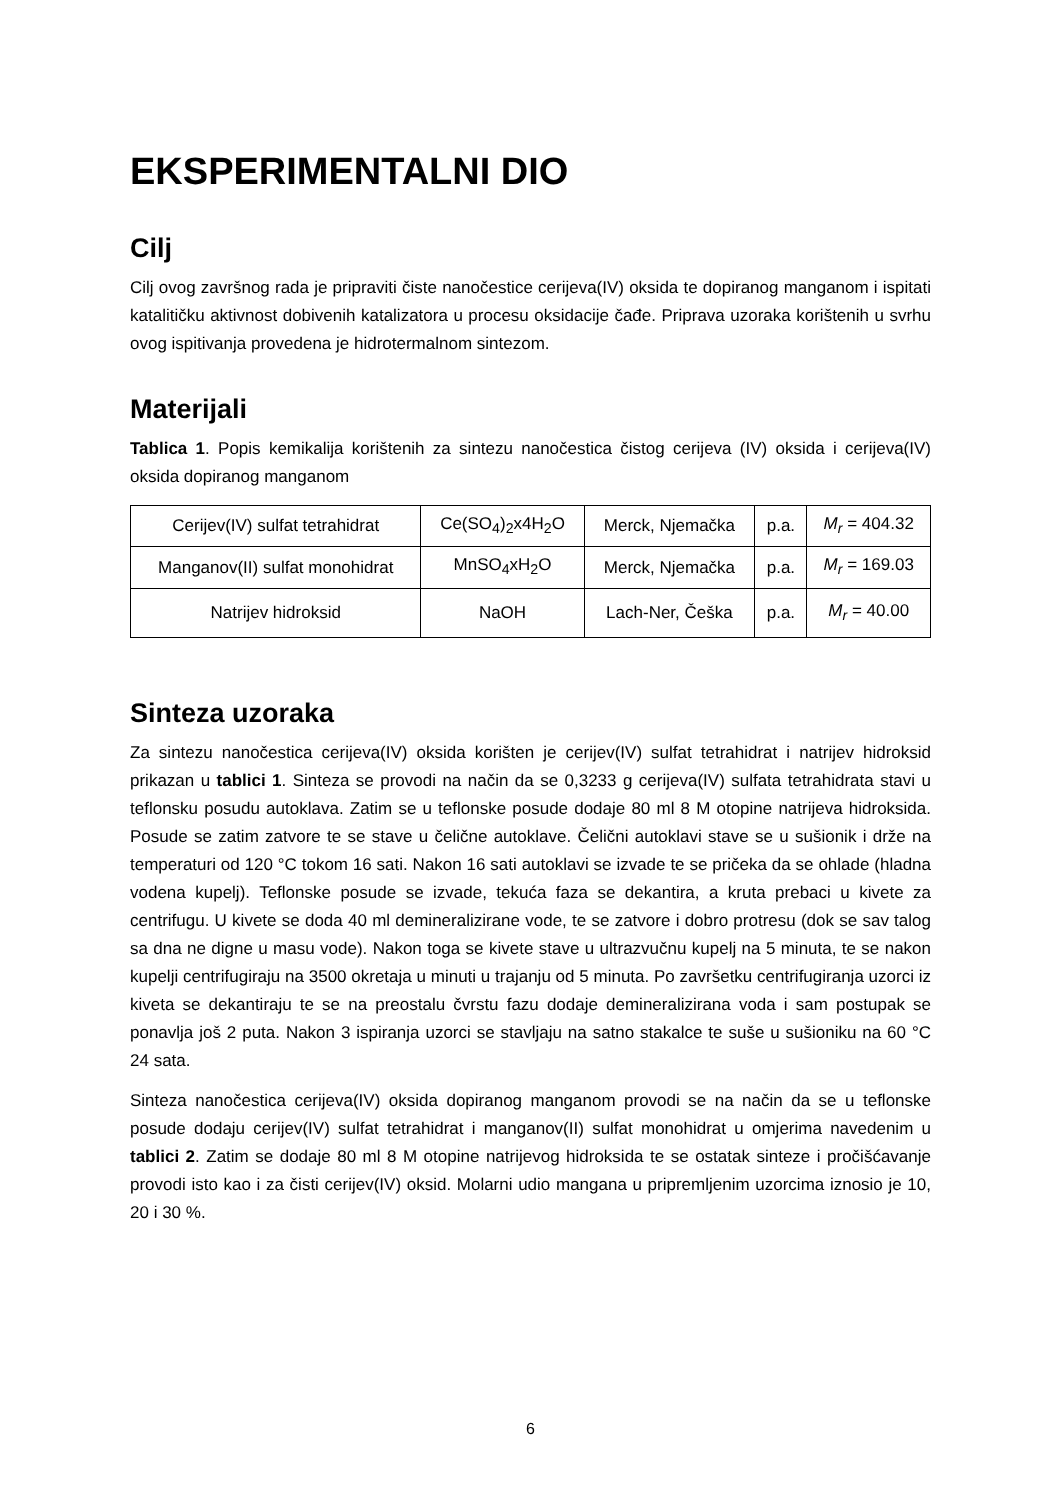EKSPERIMENTALNI DIO
Cilj
Cilj ovog završnog rada je pripraviti čiste nanočestice cerijeva(IV) oksida te dopiranog manganom i ispitati katalitičku aktivnost dobivenih katalizatora u procesu oksidacije čađe. Priprava uzoraka korištenih u svrhu ovog ispitivanja provedena je hidrotermalnom sintezom.
Materijali
Tablica 1. Popis kemikalija korištenih za sintezu nanočestica čistog cerijeva (IV) oksida i cerijeva(IV) oksida dopiranog manganom
| Cerijev(IV) sulfat tetrahidrat | Ce(SO<sub>4</sub>)<sub>2</sub>x4H<sub>2</sub>O | Merck, Njemačka | p.a. | M<sub>r</sub> = 404.32 |
| Manganov(II) sulfat monohidrat | MnSO<sub>4</sub>xH<sub>2</sub>O | Merck, Njemačka | p.a. | M<sub>r</sub> = 169.03 |
| Natrijev hidroksid | NaOH | Lach-Ner, Češka | p.a. | M<sub>r</sub> = 40.00 |
Sinteza uzoraka
Za sintezu nanočestica cerijeva(IV) oksida korišten je cerijev(IV) sulfat tetrahidrat i natrijev hidroksid prikazan u tablici 1. Sinteza se provodi na način da se 0,3233 g cerijeva(IV) sulfata tetrahidrata stavi u teflonsku posudu autoklava. Zatim se u teflonske posude dodaje 80 ml 8 M otopine natrijeva hidroksida. Posude se zatim zatvore te se stave u čelične autoklave. Čelični autoklavi stave se u sušionik i drže na temperaturi od 120 °C tokom 16 sati. Nakon 16 sati autoklavi se izvade te se pričeka da se ohlade (hladna vodena kupelj). Teflonske posude se izvade, tekuća faza se dekantira, a kruta prebaci u kivete za centrifugu. U kivete se doda 40 ml demineralizirane vode, te se zatvore i dobro protresu (dok se sav talog sa dna ne digne u masu vode). Nakon toga se kivete stave u ultrazvučnu kupelj na 5 minuta, te se nakon kupelji centrifugiraju na 3500 okretaja u minuti u trajanju od 5 minuta. Po završetku centrifugiranja uzorci iz kiveta se dekantiraju te se na preostalu čvrstu fazu dodaje demineralizirana voda i sam postupak se ponavlja još 2 puta. Nakon 3 ispiranja uzorci se stavljaju na satno stakalce te suše u sušioniku na 60 °C 24 sata.
Sinteza nanočestica cerijeva(IV) oksida dopiranog manganom provodi se na način da se u teflonske posude dodaju cerijev(IV) sulfat tetrahidrat i manganov(II) sulfat monohidrat u omjerima navedenim u tablici 2. Zatim se dodaje 80 ml 8 M otopine natrijevog hidroksida te se ostatak sinteze i pročišćavanje provodi isto kao i za čisti cerijev(IV) oksid. Molarni udio mangana u pripremljenim uzorcima iznosio je 10, 20 i 30 %.
6